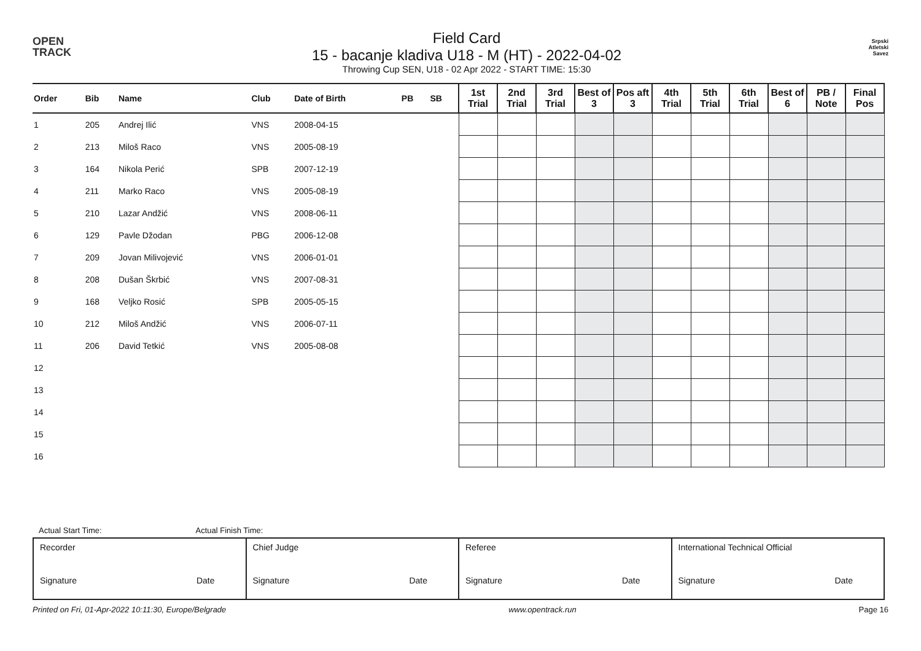OPEN
TRACK
Field Card
15 - bacanje kladiva U18 - M (HT) - 2022-04-02
Throwing Cup SEN, U18 - 02 Apr 2022 - START TIME: 15:30
Srpski
Atletski
Savez
| Order | Bib | Name | Club | Date of Birth | PB | SB | 1st Trial | 2nd Trial | 3rd Trial | Best of 3 | Pos aft 3 | 4th Trial | 5th Trial | 6th Trial | Best of 6 | PB / Note | Final Pos |
| --- | --- | --- | --- | --- | --- | --- | --- | --- | --- | --- | --- | --- | --- | --- | --- | --- | --- |
| 1 | 205 | Andrej Ilić | VNS | 2008-04-15 | | | | | | | | | | | | | |
| 2 | 213 | Miloš Raco | VNS | 2005-08-19 | | | | | | | | | | | | | |
| 3 | 164 | Nikola Perić | SPB | 2007-12-19 | | | | | | | | | | | | | |
| 4 | 211 | Marko Raco | VNS | 2005-08-19 | | | | | | | | | | | | | |
| 5 | 210 | Lazar Andžić | VNS | 2008-06-11 | | | | | | | | | | | | | |
| 6 | 129 | Pavle Džodan | PBG | 2006-12-08 | | | | | | | | | | | | | |
| 7 | 209 | Jovan Milivojević | VNS | 2006-01-01 | | | | | | | | | | | | | |
| 8 | 208 | Dušan Škrbić | VNS | 2007-08-31 | | | | | | | | | | | | | |
| 9 | 168 | Veljko Rosić | SPB | 2005-05-15 | | | | | | | | | | | | | |
| 10 | 212 | Miloš Andžić | VNS | 2006-07-11 | | | | | | | | | | | | | |
| 11 | 206 | David Tetkić | VNS | 2005-08-08 | | | | | | | | | | | | | |
| 12 | | | | | | | | | | | | | | | | | |
| 13 | | | | | | | | | | | | | | | | | |
| 14 | | | | | | | | | | | | | | | | | |
| 15 | | | | | | | | | | | | | | | | | |
| 16 | | | | | | | | | | | | | | | | | |
Actual Start Time: Actual Finish Time:
| Recorder Signature Date | Chief Judge Signature Date | Referee Signature Date | International Technical Official Signature Date |
Printed on Fri, 01-Apr-2022 10:11:30, Europe/Belgrade www.opentrack.run Page 16